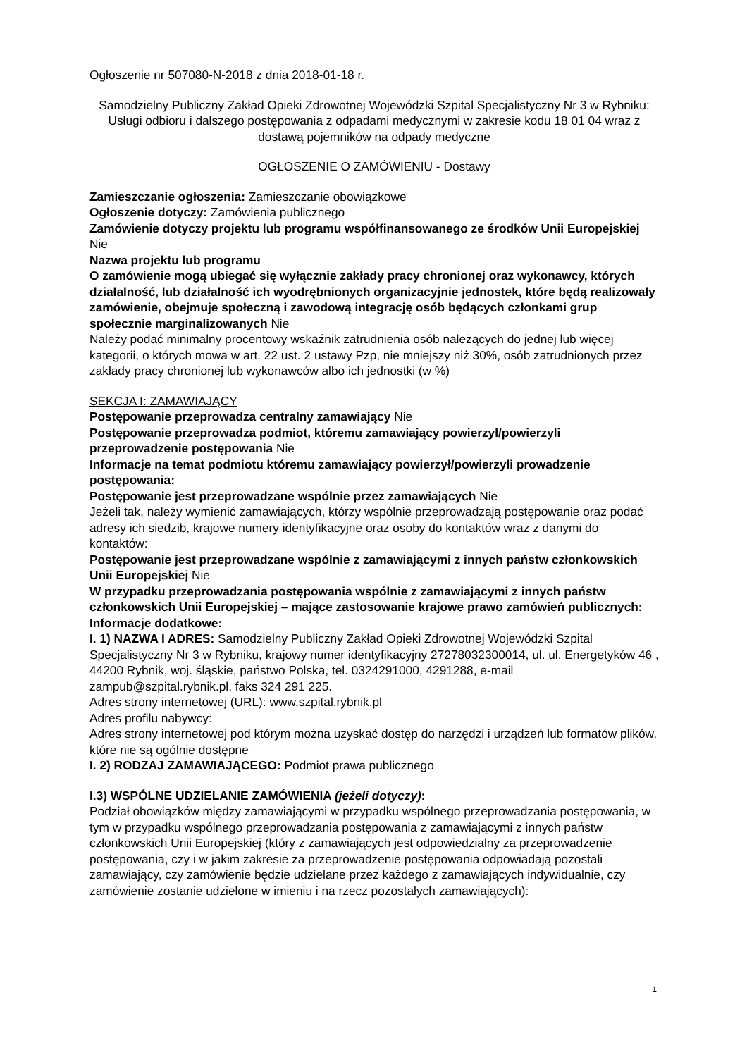Ogłoszenie nr 507080-N-2018 z dnia 2018-01-18 r.
Samodzielny Publiczny Zakład Opieki Zdrowotnej Wojewódzki Szpital Specjalistyczny Nr 3 w Rybniku: Usługi odbioru i dalszego postępowania z odpadami medycznymi w zakresie kodu 18 01 04 wraz z dostawą pojemników na odpady medyczne
OGŁOSZENIE O ZAMÓWIENIU - Dostawy
Zamieszczanie ogłoszenia: Zamieszczanie obowiązkowe
Ogłoszenie dotyczy: Zamówienia publicznego
Zamówienie dotyczy projektu lub programu współfinansowanego ze środków Unii Europejskiej Nie
Nazwa projektu lub programu
O zamówienie mogą ubiegać się wyłącznie zakłady pracy chronionej oraz wykonawcy, których działalność, lub działalność ich wyodrębnionych organizacyjnie jednostek, które będą realizowały zamówienie, obejmuje społeczną i zawodową integrację osób będących członkami grup społecznie marginalizowanych Nie
Należy podać minimalny procentowy wskaźnik zatrudnienia osób należących do jednej lub więcej kategorii, o których mowa w art. 22 ust. 2 ustawy Pzp, nie mniejszy niż 30%, osób zatrudnionych przez zakłady pracy chronionej lub wykonawców albo ich jednostki (w %)
SEKCJA I: ZAMAWIAJĄCY
Postępowanie przeprowadza centralny zamawiający Nie
Postępowanie przeprowadza podmiot, któremu zamawiający powierzył/powierzyli przeprowadzenie postępowania Nie
Informacje na temat podmiotu któremu zamawiający powierzył/powierzyli prowadzenie postępowania:
Postępowanie jest przeprowadzane wspólnie przez zamawiających Nie
Jeżeli tak, należy wymienić zamawiających, którzy wspólnie przeprowadzają postępowanie oraz podać adresy ich siedzib, krajowe numery identyfikacyjne oraz osoby do kontaktów wraz z danymi do kontaktów:
Postępowanie jest przeprowadzane wspólnie z zamawiającymi z innych państw członkowskich Unii Europejskiej Nie
W przypadku przeprowadzania postępowania wspólnie z zamawiającymi z innych państw członkowskich Unii Europejskiej – mające zastosowanie krajowe prawo zamówień publicznych:
Informacje dodatkowe:
I. 1) NAZWA I ADRES: Samodzielny Publiczny Zakład Opieki Zdrowotnej Wojewódzki Szpital Specjalistyczny Nr 3 w Rybniku, krajowy numer identyfikacyjny 27278032300014, ul. ul. Energetyków 46 , 44200 Rybnik, woj. śląskie, państwo Polska, tel. 0324291000, 4291288, e-mail zampub@szpital.rybnik.pl, faks 324 291 225.
Adres strony internetowej (URL): www.szpital.rybnik.pl
Adres profilu nabywcy:
Adres strony internetowej pod którym można uzyskać dostęp do narzędzi i urządzeń lub formatów plików, które nie są ogólnie dostępne
I. 2) RODZAJ ZAMAWIAJĄCEGO: Podmiot prawa publicznego
I.3) WSPÓLNE UDZIELANIE ZAMÓWIENIA (jeżeli dotyczy):
Podział obowiązków między zamawiającymi w przypadku wspólnego przeprowadzania postępowania, w tym w przypadku wspólnego przeprowadzania postępowania z zamawiającymi z innych państw członkowskich Unii Europejskiej (który z zamawiających jest odpowiedzialny za przeprowadzenie postępowania, czy i w jakim zakresie za przeprowadzenie postępowania odpowiadają pozostali zamawiający, czy zamówienie będzie udzielane przez każdego z zamawiających indywidualnie, czy zamówienie zostanie udzielone w imieniu i na rzecz pozostałych zamawiających):
1